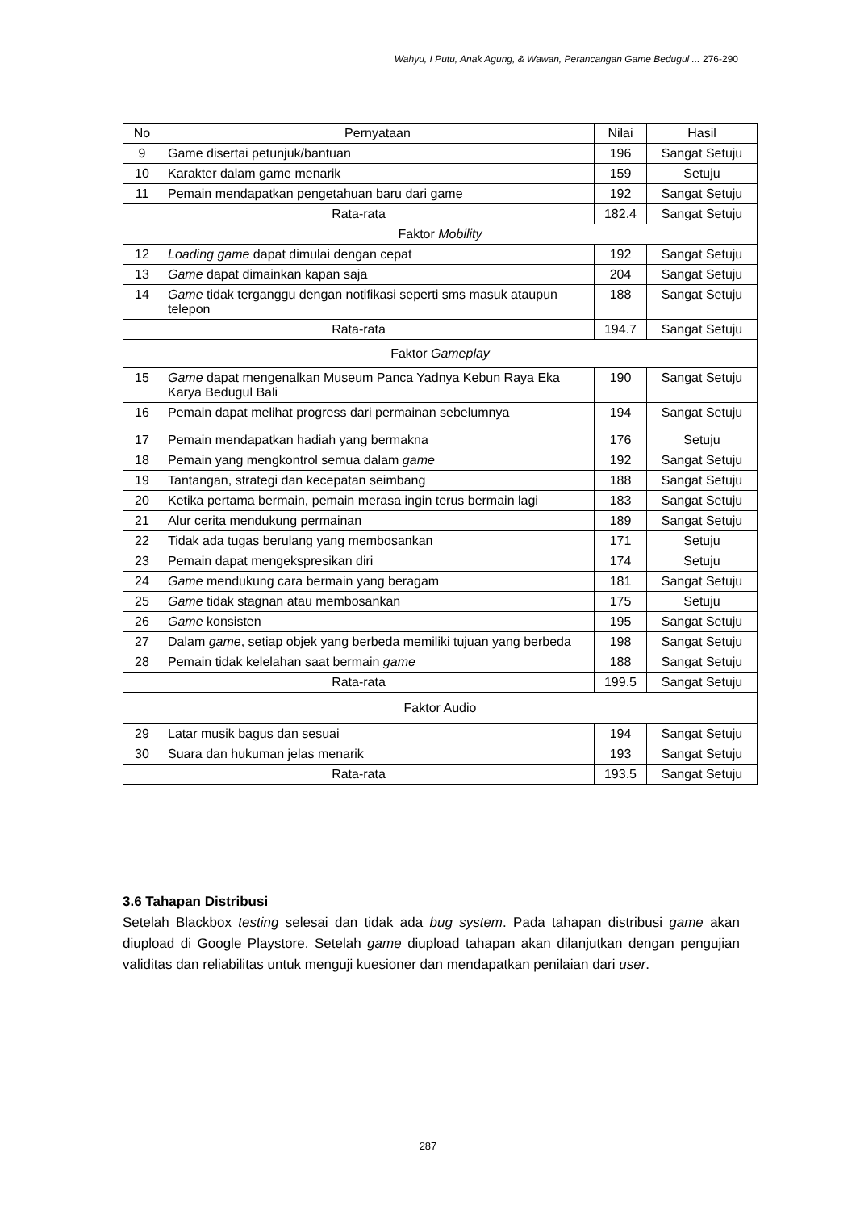Wahyu, I Putu, Anak Agung, & Wawan, Perancangan Game Bedugul ... 276-290
| No | Pernyataan | Nilai | Hasil |
| --- | --- | --- | --- |
| 9 | Game disertai petunjuk/bantuan | 196 | Sangat Setuju |
| 10 | Karakter dalam game menarik | 159 | Setuju |
| 11 | Pemain mendapatkan pengetahuan baru dari game | 192 | Sangat Setuju |
| Rata-rata | | 182.4 | Sangat Setuju |
| Faktor Mobility | | | |
| 12 | Loading game dapat dimulai dengan cepat | 192 | Sangat Setuju |
| 13 | Game dapat dimainkan kapan saja | 204 | Sangat Setuju |
| 14 | Game tidak terganggu dengan notifikasi seperti sms masuk ataupun telepon | 188 | Sangat Setuju |
| Rata-rata | | 194.7 | Sangat Setuju |
| Faktor Gameplay | | | |
| 15 | Game dapat mengenalkan Museum Panca Yadnya Kebun Raya Eka Karya Bedugul Bali | 190 | Sangat Setuju |
| 16 | Pemain dapat melihat progress dari permainan sebelumnya | 194 | Sangat Setuju |
| 17 | Pemain mendapatkan hadiah yang bermakna | 176 | Setuju |
| 18 | Pemain yang mengkontrol semua dalam game | 192 | Sangat Setuju |
| 19 | Tantangan, strategi dan kecepatan seimbang | 188 | Sangat Setuju |
| 20 | Ketika pertama bermain, pemain merasa ingin terus bermain lagi | 183 | Sangat Setuju |
| 21 | Alur cerita mendukung permainan | 189 | Sangat Setuju |
| 22 | Tidak ada tugas berulang yang membosankan | 171 | Setuju |
| 23 | Pemain dapat mengekspresikan diri | 174 | Setuju |
| 24 | Game mendukung cara bermain yang beragam | 181 | Sangat Setuju |
| 25 | Game tidak stagnan atau membosankan | 175 | Setuju |
| 26 | Game konsisten | 195 | Sangat Setuju |
| 27 | Dalam game , setiap objek yang berbeda memiliki tujuan yang berbeda | 198 | Sangat Setuju |
| 28 | Pemain tidak kelelahan saat bermain game | 188 | Sangat Setuju |
| Rata-rata | | 199.5 | Sangat Setuju |
| Faktor Audio | | | |
| 29 | Latar musik bagus dan sesuai | 194 | Sangat Setuju |
| 30 | Suara dan hukuman jelas menarik | 193 | Sangat Setuju |
| Rata-rata | | 193.5 | Sangat Setuju |
3.6 Tahapan Distribusi
Setelah Blackbox testing selesai dan tidak ada bug system. Pada tahapan distribusi game akan diupload di Google Playstore. Setelah game diupload tahapan akan dilanjutkan dengan pengujian validitas dan reliabilitas untuk menguji kuesioner dan mendapatkan penilaian dari user.
287